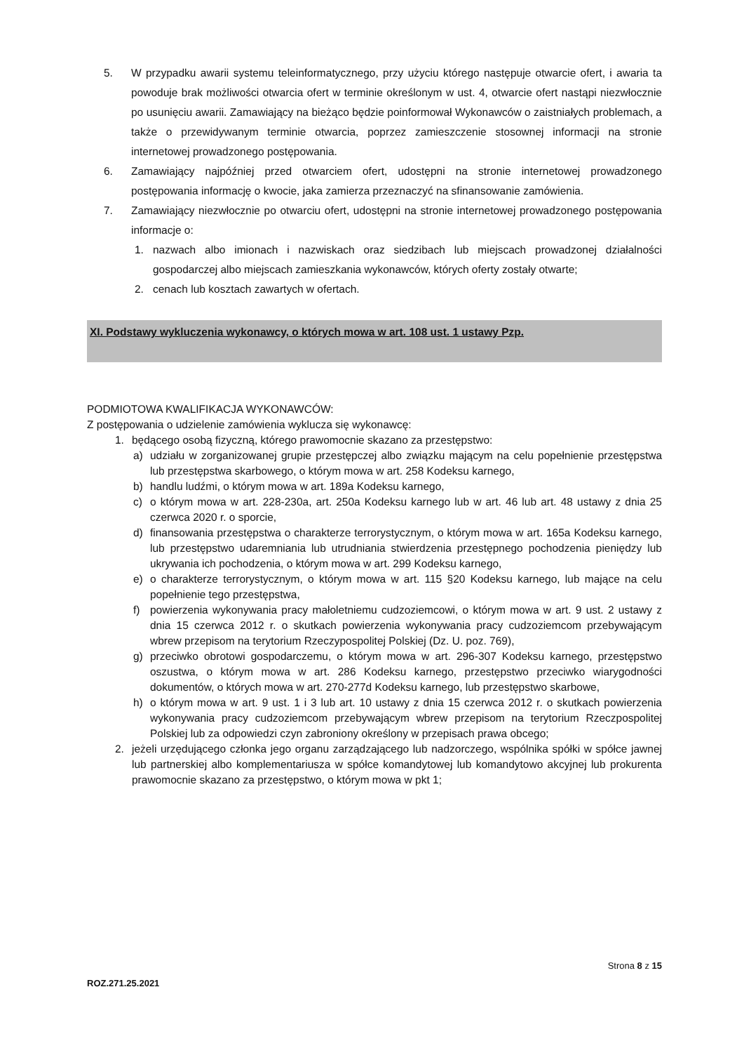5. W przypadku awarii systemu teleinformatycznego, przy użyciu którego następuje otwarcie ofert, i awaria ta powoduje brak możliwości otwarcia ofert w terminie określonym w ust. 4, otwarcie ofert nastąpi niezwłocznie po usunięciu awarii. Zamawiający na bieżąco będzie poinformował Wykonawców o zaistniałych problemach, a także o przewidywanym terminie otwarcia, poprzez zamieszczenie stosownej informacji na stronie internetowej prowadzonego postępowania.
6. Zamawiający najpóźniej przed otwarciem ofert, udostępni na stronie internetowej prowadzonego postępowania informację o kwocie, jaka zamierza przeznaczyć na sfinansowanie zamówienia.
7. Zamawiający niezwłocznie po otwarciu ofert, udostępni na stronie internetowej prowadzonego postępowania informacje o:
1. nazwach albo imionach i nazwiskach oraz siedzibach lub miejscach prowadzonej działalności gospodarczej albo miejscach zamieszkania wykonawców, których oferty zostały otwarte;
2. cenach lub kosztach zawartych w ofertach.
XI. Podstawy wykluczenia wykonawcy, o których mowa w art. 108 ust. 1 ustawy Pzp.
PODMIOTOWA KWALIFIKACJA WYKONAWCÓW:
Z postępowania o udzielenie zamówienia wyklucza się wykonawcę:
1. będącego osobą fizyczną, którego prawomocnie skazano za przestępstwo:
a) udziału w zorganizowanej grupie przestępczej albo związku mającym na celu popełnienie przestępstwa lub przestępstwa skarbowego, o którym mowa w art. 258 Kodeksu karnego,
b) handlu ludźmi, o którym mowa w art. 189a Kodeksu karnego,
c) o którym mowa w art. 228-230a, art. 250a Kodeksu karnego lub w art. 46 lub art. 48 ustawy z dnia 25 czerwca 2020 r. o sporcie,
d) finansowania przestępstwa o charakterze terrorystycznym, o którym mowa w art. 165a Kodeksu karnego, lub przestępstwo udaremniania lub utrudniania stwierdzenia przestępnego pochodzenia pieniędzy lub ukrywania ich pochodzenia, o którym mowa w art. 299 Kodeksu karnego,
e) o charakterze terrorystycznym, o którym mowa w art. 115 §20 Kodeksu karnego, lub mające na celu popełnienie tego przestępstwa,
f) powierzenia wykonywania pracy małoletniemu cudzoziemcowi, o którym mowa w art. 9 ust. 2 ustawy z dnia 15 czerwca 2012 r. o skutkach powierzenia wykonywania pracy cudzoziemcom przebywającym wbrew przepisom na terytorium Rzeczypospolitej Polskiej (Dz. U. poz. 769),
g) przeciwko obrotowi gospodarczemu, o którym mowa w art. 296-307 Kodeksu karnego, przestępstwo oszustwa, o którym mowa w art. 286 Kodeksu karnego, przestępstwo przeciwko wiarygodności dokumentów, o których mowa w art. 270-277d Kodeksu karnego, lub przestępstwo skarbowe,
h) o którym mowa w art. 9 ust. 1 i 3 lub art. 10 ustawy z dnia 15 czerwca 2012 r. o skutkach powierzenia wykonywania pracy cudzoziemcom przebywającym wbrew przepisom na terytorium Rzeczpospolitej Polskiej lub za odpowiedzi czyn zabroniony określony w przepisach prawa obcego;
2. jeżeli urzędującego członka jego organu zarządzającego lub nadzorczego, wspólnika spółki w spółce jawnej lub partnerskiej albo komplementariusza w spółce komandytowej lub komandytowo akcyjnej lub prokurenta prawomocnie skazano za przestępstwo, o którym mowa w pkt 1;
Strona 8 z 15
ROZ.271.25.2021